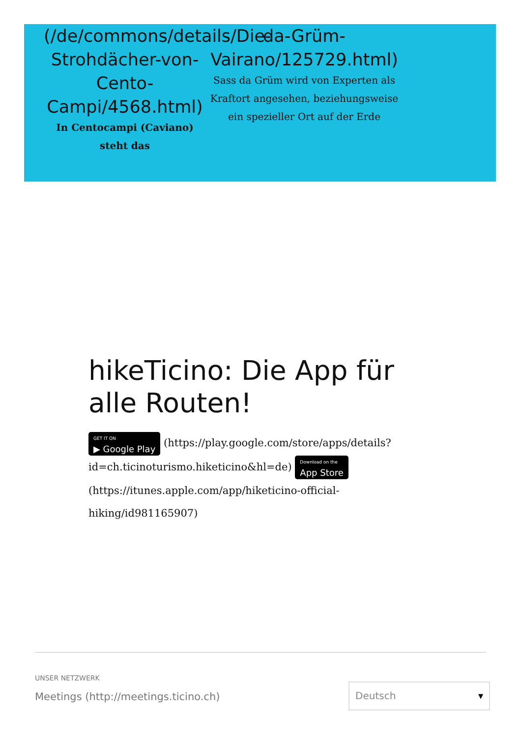(/de/commons/details/Die-Strohdächer-von-Cento-Campi/4568.html)
In Centocampi (Caviano) steht das
da-Grüm-Vairano/125729.html)
Sass da Grüm wird von Experten als Kraftort angesehen, beziehungsweise ein spezieller Ort auf der Erde
hikeTicino: Die App für alle Routen!
GET IT ON ▶ Google Play (https://play.google.com/store/apps/details?id=ch.ticinoturismo.hiketicino&hl=de) Download on the App Store (https://itunes.apple.com/app/hiketicino-official-hiking/id981165907)
UNSER NETZWERK
Meetings (http://meetings.ticino.ch)
Deutsch ▾